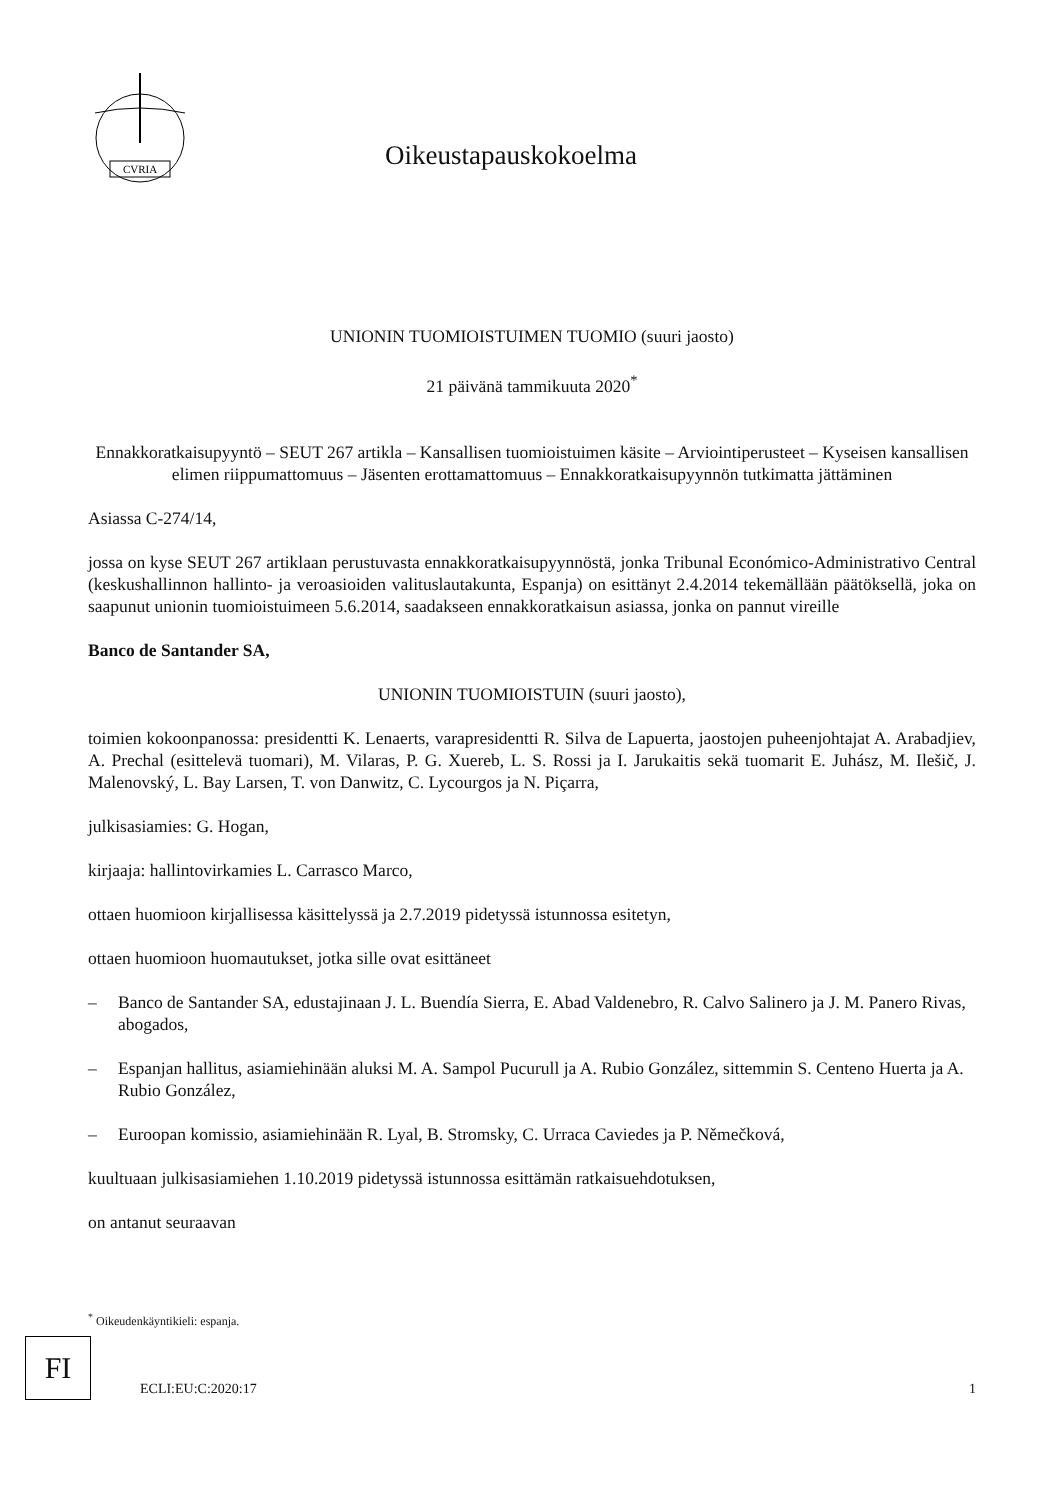CVRIA
Oikeustapauskokoelma
UNIONIN TUOMIOISTUIMEN TUOMIO (suuri jaosto)
21 päivänä tammikuuta 2020<sup>*</sup>
Ennakkoratkaisupyyntö – SEUT 267 artikla – Kansallisen tuomioistuimen käsite – Arviointiperusteet – Kyseisen kansallisen elimen riippumattomuus – Jäsenten erottamattomuus – Ennakkoratkaisupyynnön tutkimatta jättäminen
Asiassa C-274/14,
jossa on kyse SEUT 267 artiklaan perustuvasta ennakkoratkaisupyynnöstä, jonka Tribunal Económico-Administrativo Central (keskushallinnon hallinto- ja veroasioiden valituslautakunta, Espanja) on esittänyt 2.4.2014 tekemällään päätöksellä, joka on saapunut unionin tuomioistuimeen 5.6.2014, saadakseen ennakkoratkaisun asiassa, jonka on pannut vireille
Banco de Santander SA,
UNIONIN TUOMIOISTUIN (suuri jaosto),
toimien kokoonpanossa: presidentti K. Lenaerts, varapresidentti R. Silva de Lapuerta, jaostojen puheenjohtajat A. Arabadjiev, A. Prechal (esittelevä tuomari), M. Vilaras, P. G. Xuereb, L. S. Rossi ja I. Jarukaitis sekä tuomarit E. Juhász, M. Ilešič, J. Malenovský, L. Bay Larsen, T. von Danwitz, C. Lycourgos ja N. Piçarra,
julkisasiamies: G. Hogan,
kirjaaja: hallintovirkamies L. Carrasco Marco,
ottaen huomioon kirjallisessa käsittelyssä ja 2.7.2019 pidetyssä istunnossa esitetyn,
ottaen huomioon huomautukset, jotka sille ovat esittäneet
– Banco de Santander SA, edustajinaan J. L. Buendía Sierra, E. Abad Valdenebro, R. Calvo Salinero ja J. M. Panero Rivas, abogados,
– Espanjan hallitus, asiamiehinään aluksi M. A. Sampol Pucurull ja A. Rubio González, sittemmin S. Centeno Huerta ja A. Rubio González,
– Euroopan komissio, asiamiehinään R. Lyal, B. Stromsky, C. Urraca Caviedes ja P. Němečková,
kuultuaan julkisasiamiehen 1.10.2019 pidetyssä istunnossa esittämän ratkaisuehdotuksen,
on antanut seuraavan
<sup>*</sup> Oikeudenkäyntikieli: espanja.
FI
ECLI:EU:C:2020:17 1